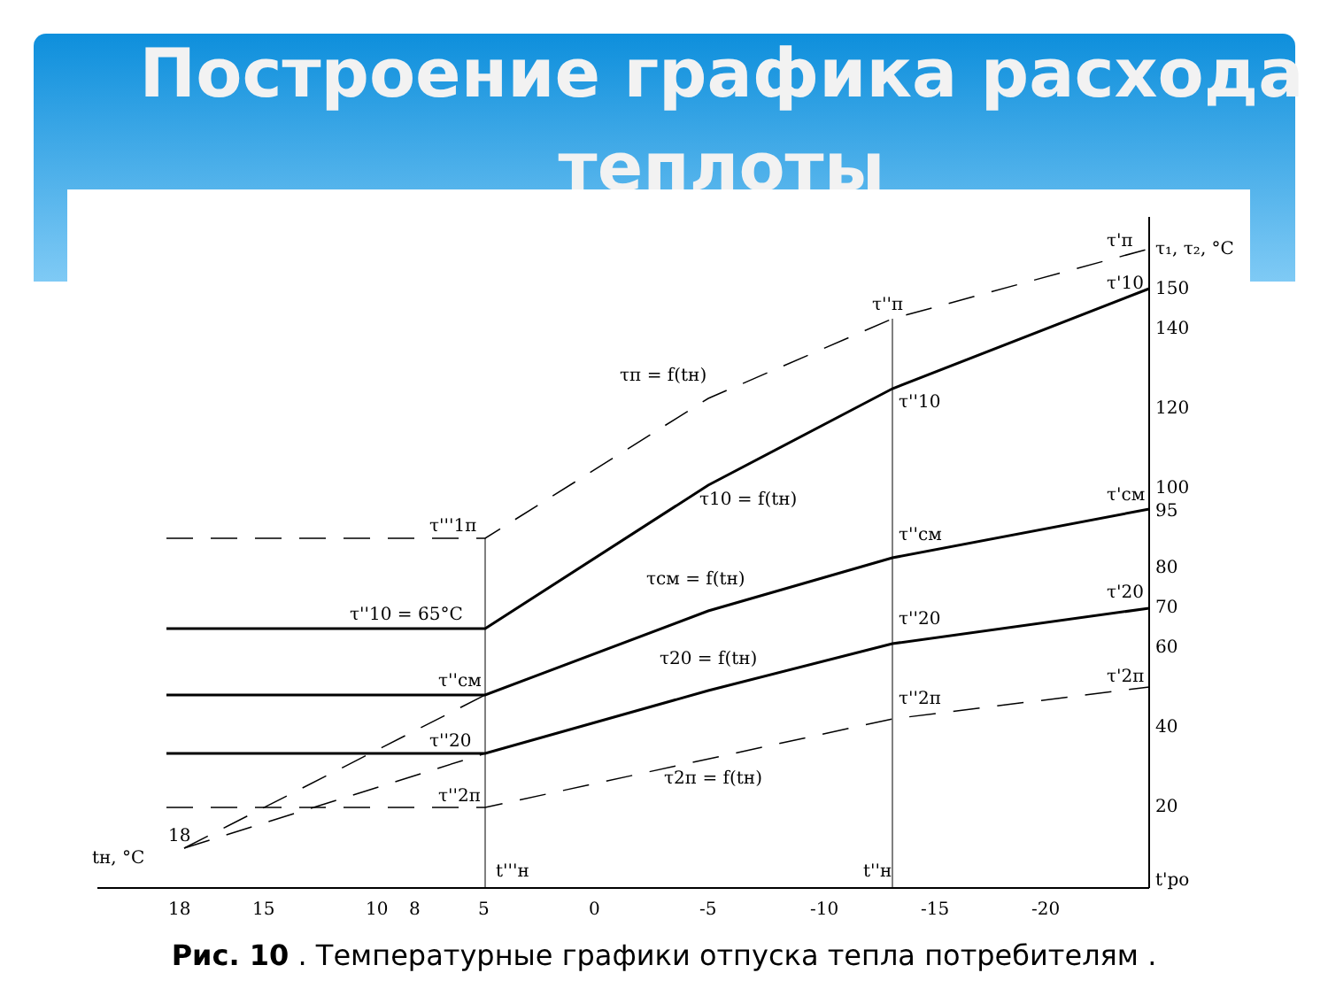Построение графика расхода
теплоты
τ₁, τ₂, °C
150
140
120
100
95
80
70
60
40
20
t'ро
18
15
10
8
5
0
-5
-10
-15
-20
tн, °C
18
t'''н
t''н
τ'п
τ''п
τ'10
τ''10
τп = f(tн)
τ10 = f(tн)
τсм = f(tн)
τ20 = f(tн)
τ2п = f(tн)
τ'''1п
τ''10 = 65°С
τ''см
τ''20
τ''2п
τ''см
τ'см
τ''20
τ'20
τ''2п
τ'2п
Рис. 10 . Температурные графики отпуска тепла потребителям .